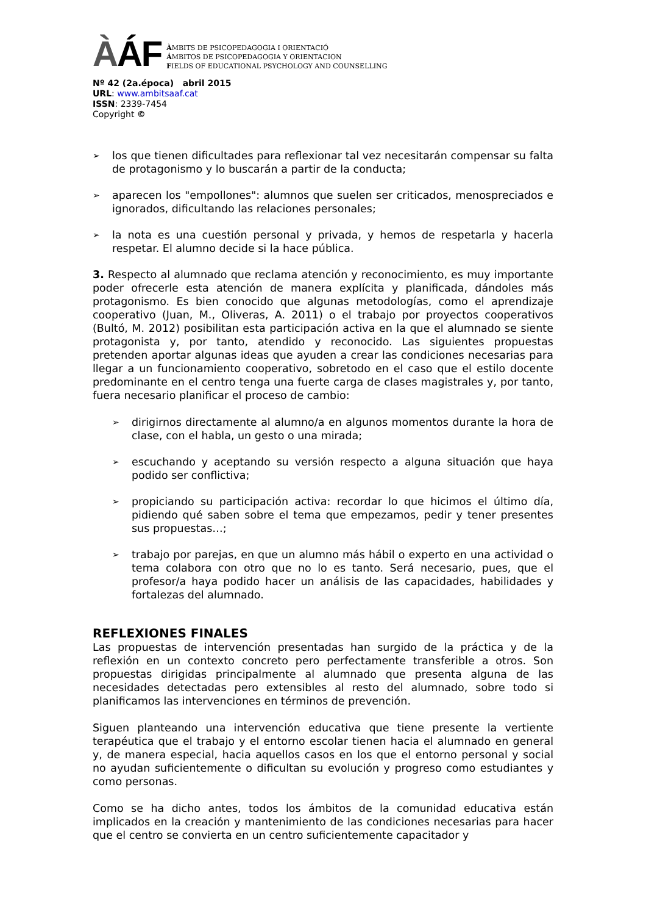ÀÁF
ÀMBITS DE PSICOPEDAGOGIA I ORIENTACIÓ
ÁMBITOS DE PSICOPEDAGOGIA Y ORIENTACION
FIELDS OF EDUCATIONAL PSYCHOLOGY AND COUNSELLING
Nº 42 (2a.época) abril 2015
URL: www.ambitsaaf.cat
ISSN: 2339-7454
Copyright ©
➢ los que tienen dificultades para reflexionar tal vez necesitarán compensar su falta de protagonismo y lo buscarán a partir de la conducta;
➢ aparecen los "empollones": alumnos que suelen ser criticados, menospreciados e ignorados, dificultando las relaciones personales;
➢ la nota es una cuestión personal y privada, y hemos de respetarla y hacerla respetar. El alumno decide si la hace pública.
3. Respecto al alumnado que reclama atención y reconocimiento, es muy importante poder ofrecerle esta atención de manera explícita y planificada, dándoles más protagonismo. Es bien conocido que algunas metodologías, como el aprendizaje cooperativo (Juan, M., Oliveras, A. 2011) o el trabajo por proyectos cooperativos (Bultó, M. 2012) posibilitan esta participación activa en la que el alumnado se siente protagonista y, por tanto, atendido y reconocido. Las siguientes propuestas pretenden aportar algunas ideas que ayuden a crear las condiciones necesarias para llegar a un funcionamiento cooperativo, sobretodo en el caso que el estilo docente predominante en el centro tenga una fuerte carga de clases magistrales y, por tanto, fuera necesario planificar el proceso de cambio:
➢ dirigirnos directamente al alumno/a en algunos momentos durante la hora de clase, con el habla, un gesto o una mirada;
➢ escuchando y aceptando su versión respecto a alguna situación que haya podido ser conflictiva;
➢ propiciando su participación activa: recordar lo que hicimos el último día, pidiendo qué saben sobre el tema que empezamos, pedir y tener presentes sus propuestas…;
➢ trabajo por parejas, en que un alumno más hábil o experto en una actividad o tema colabora con otro que no lo es tanto. Será necesario, pues, que el profesor/a haya podido hacer un análisis de las capacidades, habilidades y fortalezas del alumnado.
REFLEXIONES FINALES
Las propuestas de intervención presentadas han surgido de la práctica y de la reflexión en un contexto concreto pero perfectamente transferible a otros. Son propuestas dirigidas principalmente al alumnado que presenta alguna de las necesidades detectadas pero extensibles al resto del alumnado, sobre todo si planificamos las intervenciones en términos de prevención.
Siguen planteando una intervención educativa que tiene presente la vertiente terapéutica que el trabajo y el entorno escolar tienen hacia el alumnado en general y, de manera especial, hacia aquellos casos en los que el entorno personal y social no ayudan suficientemente o dificultan su evolución y progreso como estudiantes y como personas.
Como se ha dicho antes, todos los ámbitos de la comunidad educativa están implicados en la creación y mantenimiento de las condiciones necesarias para hacer que el centro se convierta en un centro suficientemente capacitador y